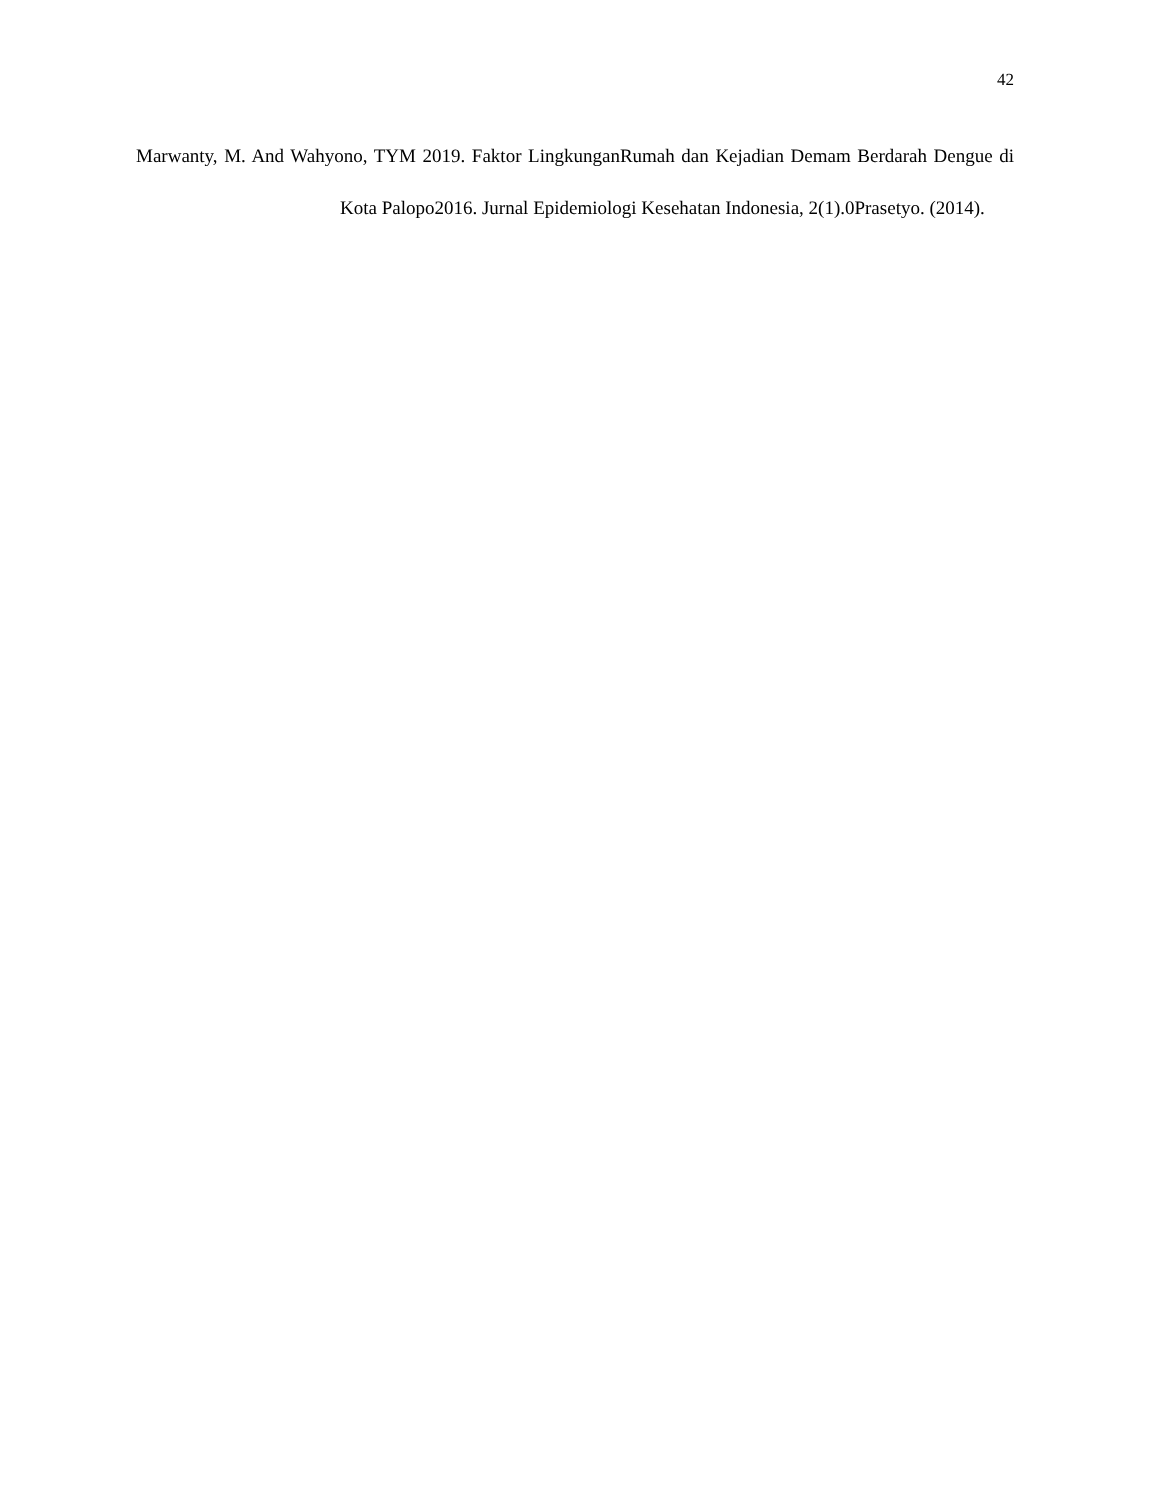42
Marwanty, M. And Wahyono, TYM 2019. Faktor LingkunganRumah dan Kejadian Demam Berdarah Dengue di Kota Palopo2016. Jurnal Epidemiologi Kesehatan Indonesia, 2(1).0Prasetyo. (2014).